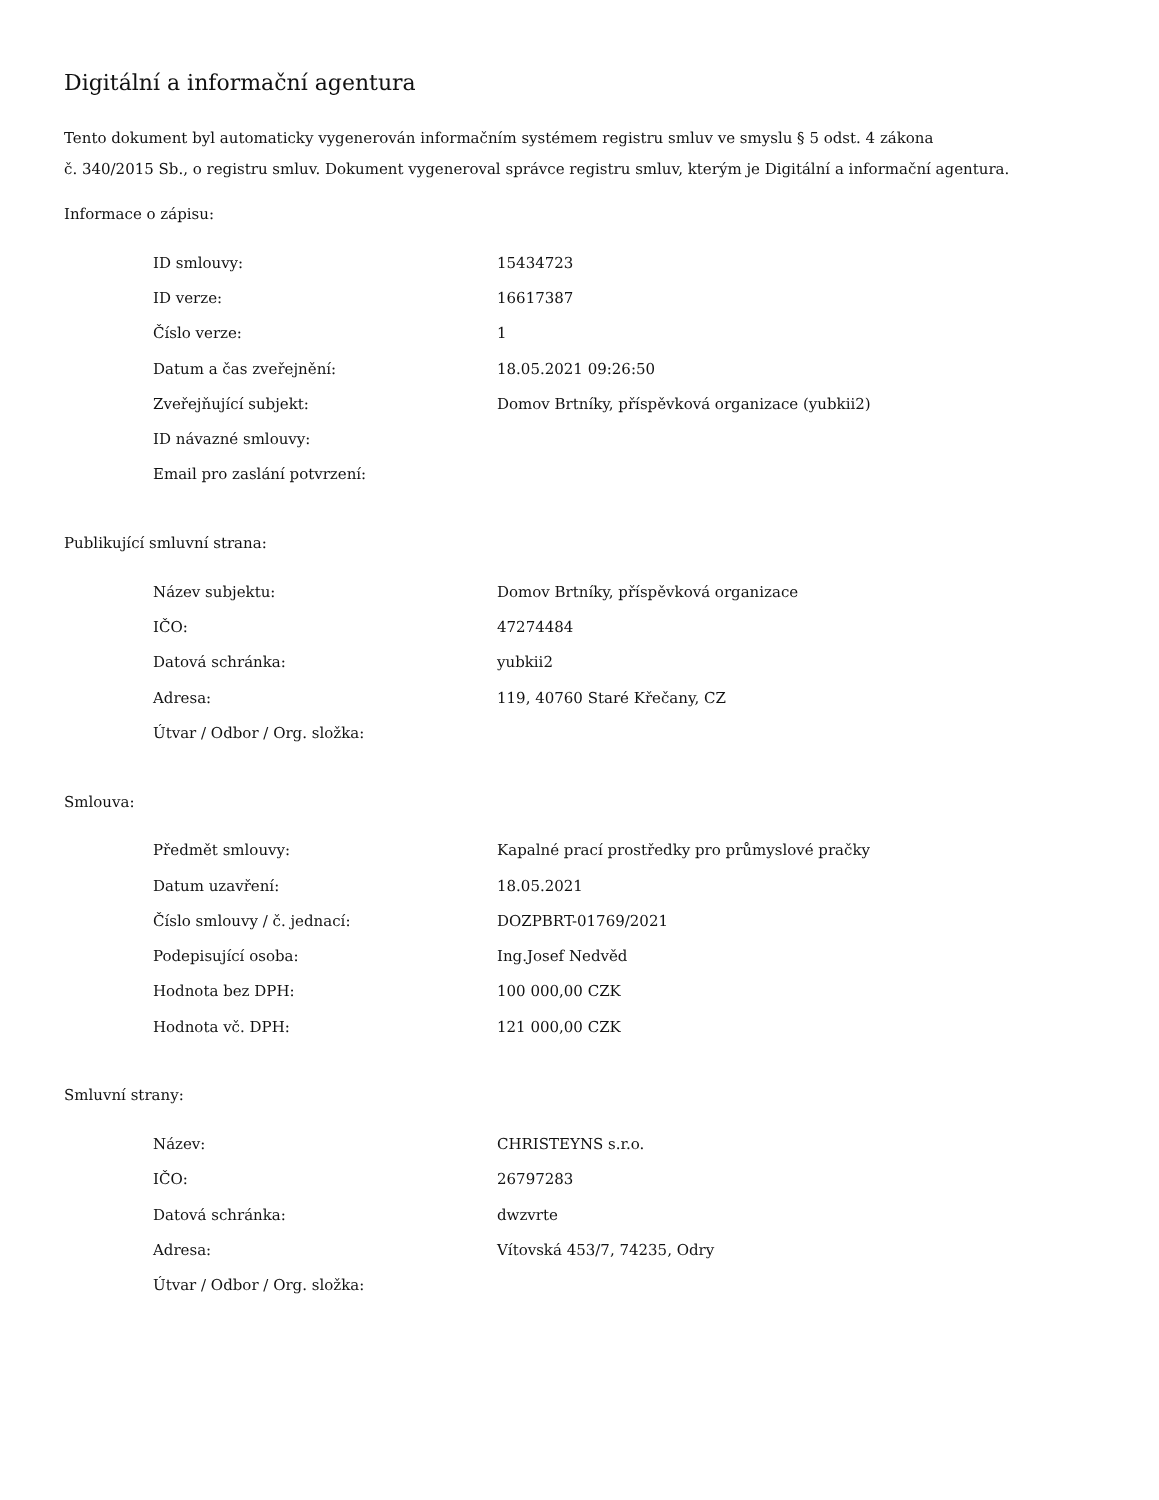Digitální a informační agentura
Tento dokument byl automaticky vygenerován informačním systémem registru smluv ve smyslu § 5 odst. 4 zákona
č. 340/2015 Sb., o registru smluv. Dokument vygeneroval správce registru smluv, kterým je Digitální a informační agentura.
Informace o zápisu:
| ID smlouvy: | 15434723 |
| ID verze: | 16617387 |
| Číslo verze: | 1 |
| Datum a čas zveřejnění: | 18.05.2021 09:26:50 |
| Zveřejňující subjekt: | Domov Brtníky, příspěvková organizace (yubkii2) |
| ID návazné smlouvy: | |
| Email pro zaslání potvrzení: | |
Publikující smluvní strana:
| Název subjektu: | Domov Brtníky, příspěvková organizace |
| IČO: | 47274484 |
| Datová schránka: | yubkii2 |
| Adresa: | 119, 40760 Staré Křečany, CZ |
| Útvar / Odbor / Org. složka: | |
Smlouva:
| Předmět smlouvy: | Kapalné prací prostředky pro průmyslové pračky |
| Datum uzavření: | 18.05.2021 |
| Číslo smlouvy / č. jednací: | DOZPBRT-01769/2021 |
| Podepisující osoba: | Ing.Josef Nedvěd |
| Hodnota bez DPH: | 100 000,00 CZK |
| Hodnota vč. DPH: | 121 000,00 CZK |
Smluvní strany:
| Název: | CHRISTEYNS s.r.o. |
| IČO: | 26797283 |
| Datová schránka: | dwzvrte |
| Adresa: | Vítovská 453/7, 74235, Odry |
| Útvar / Odbor / Org. složka: | |